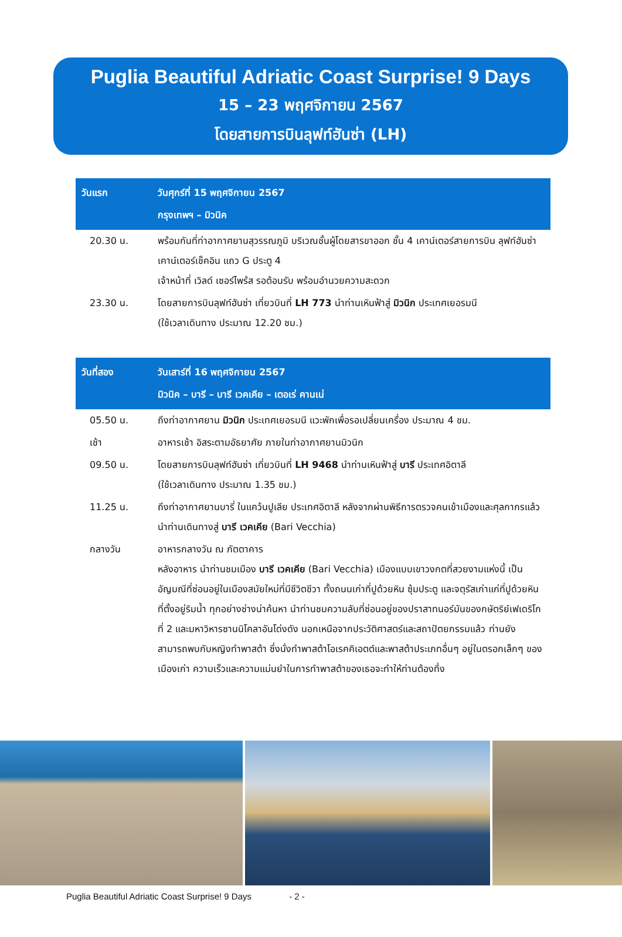Puglia Beautiful Adriatic Coast Surprise! 9 Days
15 – 23 พฤศจิกายน 2567
โดยสายการบินลุฟท์ฮันซ่า (LH)
| วันแรก | วันศุกร์ที่ 15 พฤศจิกายน 2567 กรุงเทพฯ – มิวนิค |
| --- | --- |
| 20.30 น. | พร้อมกันที่ท่าอากาศยานสุวรรณภูมิ บริเวณชั้นผู้โดยสารขาออก ชั้น 4 เคาน์เตอร์สายการบิน ลุฟท์ฮันซ่า เคาน์เตอร์เช็คอิน แถว G ประตู 4 เจ้าหน้าที่ เวิลด์ เซอร์ไพร้ส รอต้อนรับ พร้อมอำนวยความสะดวก |
| 23.30 น. | โดยสายการบินลุฟท์ฮันซ่า เที่ยวบินที่ LH 773 นำท่านเหินฟ้าสู่ มิวนิก ประเทศเยอรมนี (ใช้เวลาเดินทาง ประมาณ 12.20 ชม.) |
| วันที่สอง | วันเสาร์ที่ 16 พฤศจิกายน 2567 มิวนิค – บารี – บารี เวคเคีย – เตอเร่ คานเน่ |
| --- | --- |
| 05.50 น. | ถึงท่าอากาศยาน มิวนิก ประเทศเยอรมนี แวะพักเพื่อรอเปลี่ยนเครื่อง ประมาณ 4 ชม. |
| เช้า | อาหารเช้า อิสระตามอัธยาศัย ภายในท่าอากาศยานมิวนิก |
| 09.50 น. | โดยสายการบินลุฟท์ฮันซ่า เที่ยวบินที่ LH 9468 นำท่านเหินฟ้าสู่ บารี ประเทศอิตาลี (ใช้เวลาเดินทาง ประมาณ 1.35 ชม.) |
| 11.25 น. | ถึงท่าอากาศยานบารี่ ในแคว้นปูเลีย ประเทศอิตาลี หลังจากผ่านพิธีการตรวจคนเข้าเมืองและศุลกากรแล้ว นำท่านเดินทางสู่ บารี เวคเคีย (Bari Vecchia) |
| กลางวัน | อาหารกลางวัน ณ ภัตตาคาร หลังอาหาร นำท่านชมเมือง บารี เวคเคีย (Bari Vecchia) เมืองแบบเขาวงกตที่สวยงามแห่งนี้ เป็นอัญมณีที่ซ่อนอยู่ในเมืองสมัยใหม่ที่มีชีวิตชีวา ทั้งถนนเก่าที่ปูด้วยหิน ซุ้มประตู และจตุรัสเก่าแก่ที่ปูด้วยหินที่ตั้งอยู่ริมน้ำ ทุกอย่างช่างน่าค้นหา นำท่านชมความลับที่ซ่อนอยู่ของปราสาทนอร์มันของกษัตริย์เฟเดริโกที่ 2 และมหาวิหารซานนิโคลาอันโด่งดัง นอกเหนือจากประวัติศาสตร์และสถาปัตยกรรมแล้ว ท่านยังสามารถพบกับหญิงทำพาสต้า ซึ่งนั่งทำพาสต้าโอเรคคิเอตต์และพาสต้าประเภทอื่นๆ อยู่ในตรอกเล็กๆ ของเมืองเก่า ความเร็วและความแม่นยำในการทำพาสต้าของเธอจะทำให้ท่านต้องทึ่ง |
Puglia Beautiful Adriatic Coast Surprise! 9 Days - 2 -